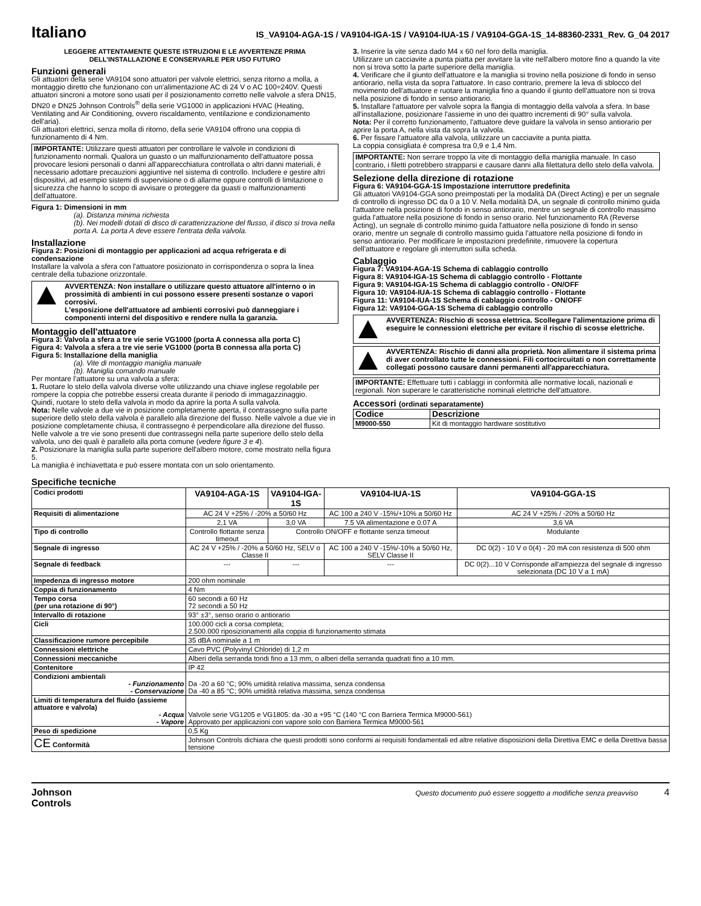Italiano
IS_VA9104-AGA-1S / VA9104-IGA-1S / VA9104-IUA-1S / VA9104-GGA-1S_14-88360-2331_Rev. G_04 2017
LEGGERE ATTENTAMENTE QUESTE ISTRUZIONI E LE AVVERTENZE PRIMA DELL'INSTALLAZIONE E CONSERVARLE PER USO FUTURO
Funzioni generali
Gli attuatori della serie VA9104 sono attuatori per valvole elettrici, senza ritorno a molla, a montaggio diretto che funzionano con un'alimentazione AC di 24 V o AC 100÷240V. Questi attuatori sincroni a motore sono usati per il posizionamento corretto nelle valvole a sfera DN15, DN20 e DN25 Johnson Controls<sup>®</sup> della serie VG1000 in applicazioni HVAC (Heating, Ventilating and Air Conditioning, ovvero riscaldamento, ventilazione e condizionamento dell'aria).
Gli attuatori elettrici, senza molla di ritorno, della serie VA9104 offrono una coppia di funzionamento di 4 Nm.
IMPORTANTE: Utilizzare questi attuatori per controllare le valvole in condizioni di funzionamento normali. Qualora un guasto o un malfunzionamento dell'attuatore possa provocare lesioni personali o danni all'apparecchiatura controllata o altri danni materiali, è necessario adottare precauzioni aggiuntive nel sistema di controllo. Includere e gestire altri dispositivi, ad esempio sistemi di supervisione o di allarme oppure controlli di limitazione o sicurezza che hanno lo scopo di avvisare o proteggere da guasti o malfunzionamenti dell'attuatore.
Figura 1: Dimensioni in mm
(a). Distanza minima richiesta
(b). Nei modelli dotati di disco di caratterizzazione del flusso, il disco si trova nella porta A. La porta A deve essere l'entrata della valvola.
Installazione
Figura 2: Posizioni di montaggio per applicazioni ad acqua refrigerata e di condensazione
Installare la valvola a sfera con l'attuatore posizionato in corrispondenza o sopra la linea centrale della tubazione orizzontale.
AVVERTENZA: Non installare o utilizzare questo attuatore all'interno o in prossimità di ambienti in cui possono essere presenti sostanze o vapori corrosivi.
L'esposizione dell'attuatore ad ambienti corrosivi può danneggiare i componenti interni del dispositivo e rendere nulla la garanzia.
Montaggio dell'attuatore
Figura 3: Valvola a sfera a tre vie serie VG1000 (porta A connessa alla porta C)
Figura 4: Valvola a sfera a tre vie serie VG1000 (porta B connessa alla porta C)
Figura 5: Installazione della maniglia
(a). Vite di montaggio maniglia manuale
(b). Maniglia comando manuale
Per montare l'attuatore su una valvola a sfera:
1. Ruotare lo stelo della valvola diverse volte utilizzando una chiave inglese regolabile per rompere la coppia che potrebbe essersi creata durante il periodo di immagazzinaggio.
Quindi, ruotare lo stelo della valvola in modo da aprire la porta A sulla valvola.
Nota: Nelle valvole a due vie in posizione completamente aperta, il contrassegno sulla parte superiore dello stelo della valvola è parallelo alla direzione del flusso. Nelle valvole a due vie in posizione completamente chiusa, il contrassegno è perpendicolare alla direzione del flusso. Nelle valvole a tre vie sono presenti due contrassegni nella parte superiore dello stelo della valvola, uno dei quali è parallelo alla porta comune (vedere figure 3 e 4).
2. Posizionare la maniglia sulla parte superiore dell'albero motore, come mostrato nella figura 5.
La maniglia è inchiavettata e può essere montata con un solo orientamento.
3. Inserire la vite senza dado M4 x 60 nel foro della maniglia.
Utilizzare un cacciavite a punta piatta per avvitare la vite nell'albero motore fino a quando la vite non si trova sotto la parte superiore della maniglia.
4. Verificare che il giunto dell'attuatore e la maniglia si trovino nella posizione di fondo in senso antiorario, nella vista da sopra l'attuatore. In caso contrario, premere la leva di sblocco del movimento dell'attuatore e ruotare la maniglia fino a quando il giunto dell'attuatore non si trova nella posizione di fondo in senso antiorario.
5. Installare l'attuatore per valvole sopra la flangia di montaggio della valvola a sfera. In base all'installazione, posizionare l'assieme in uno dei quattro incrementi di 90° sulla valvola.
Nota: Per il corretto funzionamento, l'attuatore deve guidare la valvola in senso antiorario per aprire la porta A, nella vista da sopra la valvola.
6. Per fissare l'attuatore alla valvola, utilizzare un cacciavite a punta piatta.
La coppia consigliata è compresa tra 0,9 e 1,4 Nm.
IMPORTANTE: Non serrare troppo la vite di montaggio della maniglia manuale. In caso contrario, i filetti potrebbero strapparsi e causare danni alla filettatura dello stelo della valvola.
Selezione della direzione di rotazione
Figura 6: VA9104-GGA-1S Impostazione interruttore predefinita
Gli attuatori VA9104-GGA sono preimpostati per la modalità DA (Direct Acting) e per un segnale di controllo di ingresso DC da 0 a 10 V. Nella modalità DA, un segnale di controllo minimo guida l'attuatore nella posizione di fondo in senso antiorario, mentre un segnale di controllo massimo guida l'attuatore nella posizione di fondo in senso orario. Nel funzionamento RA (Reverse Acting), un segnale di controllo minimo guida l'attuatore nella posizione di fondo in senso orario, mentre un segnale di controllo massimo guida l'attuatore nella posizione di fondo in senso antiorario. Per modificare le impostazioni predefinite, rimuovere la copertura dell'attuatore e regolare gli interruttori sulla scheda.
Cablaggio
Figura 7: VA9104-AGA-1S Schema di cablaggio controllo
Figura 8: VA9104-IGA-1S Schema di cablaggio controllo - Flottante
Figura 9: VA9104-IGA-1S Schema di cablaggio controllo - ON/OFF
Figura 10: VA9104-IUA-1S Schema di cablaggio controllo - Flottante
Figura 11: VA9104-IUA-1S Schema di cablaggio controllo - ON/OFF
Figura 12: VA9104-GGA-1S Schema di cablaggio controllo
AVVERTENZA: Rischio di scossa elettrica. Scollegare l'alimentazione prima di eseguire le connessioni elettriche per evitare il rischio di scosse elettriche.
AVVERTENZA: Rischio di danni alla proprietà. Non alimentare il sistema prima di aver controllato tutte le connessioni. Fili cortocircuitati o non correttamente collegati possono causare danni permanenti all'apparecchiatura.
IMPORTANTE: Effettuare tutti i cablaggi in conformità alle normative locali, nazionali e regionali. Non superare le caratteristiche nominali elettriche dell'attuatore.
Accessori (ordinati separatamente)
| Codice | Descrizione |
| --- | --- |
| M9000-550 | Kit di montaggio hardware sostitutivo |
Specifiche tecniche
| Codici prodotti | VA9104-AGA-1S | VA9104-IGA-1S | VA9104-IUA-1S | VA9104-GGA-1S |
| Requisiti di alimentazione | AC 24 V +25% / -20% a 50/60 Hz | | AC 100 a 240 V -15%/+10% a 50/60 Hz | AC 24 V +25% / -20% a 50/60 Hz |
| | 2,1 VA | 3,0 VA | 7.5 VA alimentazione e 0.07 A | 3,6 VA |
| Tipo di controllo | Controllo flottante senza timeout | Controllo ON/OFF e flottante senza timeout | | Modulante |
| Segnale di ingresso | AC 24 V +25% / -20% a 50/60 Hz, SELV o Classe II | | AC 100 a 240 V -15%/-10% a 50/60 Hz, SELV Classe II | DC 0(2) - 10 V o 0(4) - 20 mA con resistenza di 500 ohm |
| Segnale di feedback | --- | --- | --- | DC 0(2)...10 V Corrisponde all'ampiezza del segnale di ingresso selezionata (DC 10 V a 1 mA) |
| Impedenza di ingresso motore | 200 ohm nominale | | | |
| Coppia di funzionamento | 4 Nm | | | |
| Tempo corsa (per una rotazione di 90°) | 60 secondi a 60 Hz 72 secondi a 50 Hz | | | |
| Intervallo di rotazione | 93° ±3°, senso orario o antiorario | | | |
| Cicli | 100.000 cicli a corsa completa; 2.500.000 riposizionamenti alla coppia di funzionamento stimata | | | |
| Classificazione rumore percepibile | 35 dBA nominale a 1 m | | | |
| Connessioni elettriche | Cavo PVC (Polyvinyl Chloride) di 1,2 m | | | |
| Connessioni meccaniche | Alberi della serranda tondi fino a 13 mm, o alberi della serranda quadrati fino a 10 mm. | | | |
| Contenitore | IP 42 | | | |
| Condizioni ambientali - Funzionamento - Conservazione | Da -20 a 60 °C; 90% umidità relativa massima, senza condensa Da -40 a 85 °C; 90% umidità relativa massima, senza condensa | | | |
| Limiti di temperatura del fluido (assieme attuatore e valvola) - Acqua - Vapore | Valvole serie VG1205 e VG1805: da -30 a +95 °C (140 °C con Barriera Termica M9000-561) Approvato per applicazioni con vapore solo con Barriera Termica M9000-561 | | | |
| Peso di spedizione | 0,5 Kg | | | |
| CE Conformità | Johnson Controls dichiara che questi prodotti sono conformi ai requisiti fondamentali ed altre relative disposizioni della Direttiva EMC e della Direttiva bassa tensione | | | |
Johnson
Controls
Questo documento può essere soggetto a modifiche senza preavviso 4